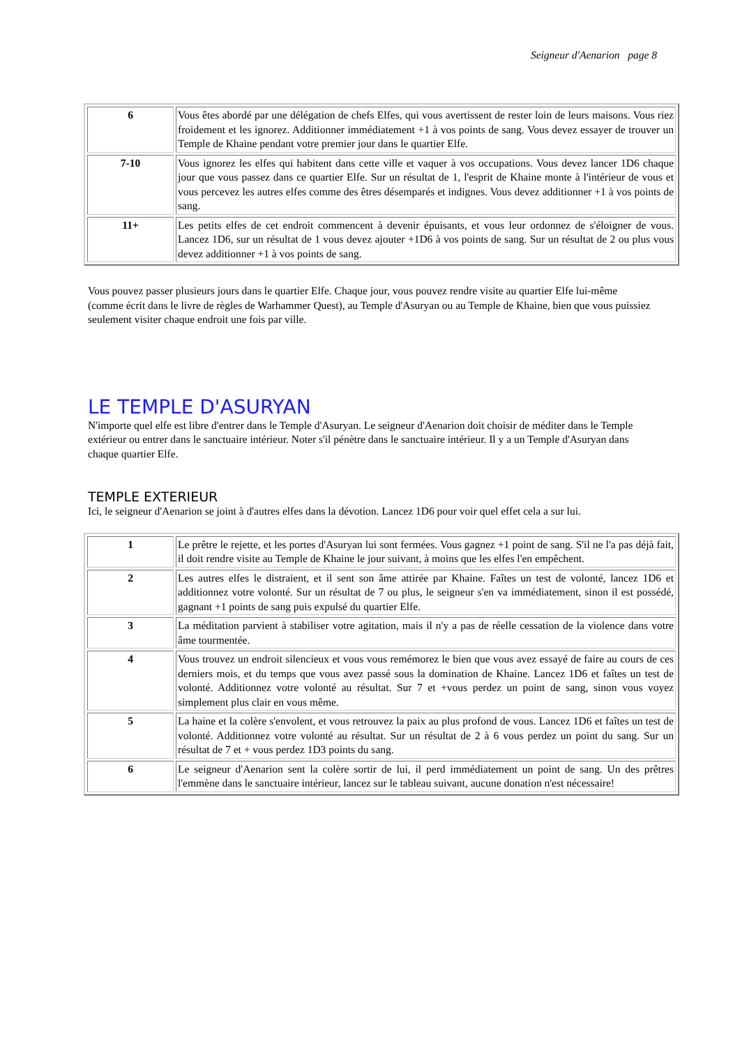Seigneur d'Aenarion page 8
| 6 | Vous êtes abordé par une délégation de chefs Elfes, qui vous avertissent de rester loin de leurs maisons. Vous riez froidement et les ignorez. Additionner immédiatement +1 à vos points de sang. Vous devez essayer de trouver un Temple de Khaine pendant votre premier jour dans le quartier Elfe. |
| 7-10 | Vous ignorez les elfes qui habitent dans cette ville et vaquer à vos occupations. Vous devez lancer 1D6 chaque jour que vous passez dans ce quartier Elfe. Sur un résultat de 1, l'esprit de Khaine monte à l'intérieur de vous et vous percevez les autres elfes comme des êtres désemparés et indignes. Vous devez additionner +1 à vos points de sang. |
| 11+ | Les petits elfes de cet endroit commencent à devenir épuisants, et vous leur ordonnez de s'éloigner de vous. Lancez 1D6, sur un résultat de 1 vous devez ajouter +1D6 à vos points de sang. Sur un résultat de 2 ou plus vous devez additionner +1 à vos points de sang. |
Vous pouvez passer plusieurs jours dans le quartier Elfe. Chaque jour, vous pouvez rendre visite au quartier Elfe lui-même (comme écrit dans le livre de règles de Warhammer Quest), au Temple d'Asuryan ou au Temple de Khaine, bien que vous puissiez seulement visiter chaque endroit une fois par ville.
LE TEMPLE D'ASURYAN
N'importe quel elfe est libre d'entrer dans le Temple d'Asuryan. Le seigneur d'Aenarion doit choisir de méditer dans le Temple extérieur ou entrer dans le sanctuaire intérieur. Noter s'il pénètre dans le sanctuaire intérieur. Il y a un Temple d'Asuryan dans chaque quartier Elfe.
TEMPLE EXTERIEUR
Ici, le seigneur d'Aenarion se joint à d'autres elfes dans la dévotion. Lancez 1D6 pour voir quel effet cela a sur lui.
| 1 | Le prêtre le rejette, et les portes d'Asuryan lui sont fermées. Vous gagnez +1 point de sang. S'il ne l'a pas déjà fait, il doit rendre visite au Temple de Khaine le jour suivant, à moins que les elfes l'en empêchent. |
| 2 | Les autres elfes le distraient, et il sent son âme attirée par Khaine. Faîtes un test de volonté, lancez 1D6 et additionnez votre volonté. Sur un résultat de 7 ou plus, le seigneur s'en va immédiatement, sinon il est possédé, gagnant +1 points de sang puis expulsé du quartier Elfe. |
| 3 | La méditation parvient à stabiliser votre agitation, mais il n'y a pas de réelle cessation de la violence dans votre âme tourmentée. |
| 4 | Vous trouvez un endroit silencieux et vous vous remémorez le bien que vous avez essayé de faire au cours de ces derniers mois, et du temps que vous avez passé sous la domination de Khaine. Lancez 1D6 et faîtes un test de volonté. Additionnez votre volonté au résultat. Sur 7 et +vous perdez un point de sang, sinon vous voyez simplement plus clair en vous même. |
| 5 | La haine et la colère s'envolent, et vous retrouvez la paix au plus profond de vous. Lancez 1D6 et faîtes un test de volonté. Additionnez votre volonté au résultat. Sur un résultat de 2 à 6 vous perdez un point du sang. Sur un résultat de 7 et + vous perdez 1D3 points du sang. |
| 6 | Le seigneur d'Aenarion sent la colère sortir de lui, il perd immédiatement un point de sang. Un des prêtres l'emmène dans le sanctuaire intérieur, lancez sur le tableau suivant, aucune donation n'est nécessaire! |